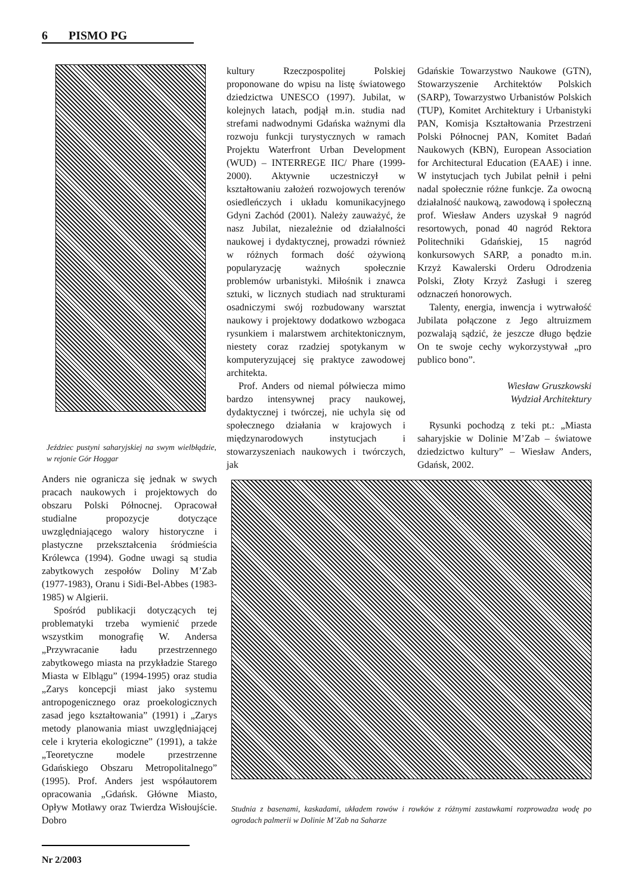6 PISMO PG
Jeździec pustyni saharyjskiej na swym wielbłądzie, w rejonie Gór Hoggar
Anders nie ogranicza się jednak w swych pracach naukowych i projektowych do obszaru Polski Północnej. Opracował studialne propozycje dotyczące uwzględniającego walory historyczne i plastyczne przekształcenia śródmieścia Królewca (1994). Godne uwagi są studia zabytkowych zespołów Doliny M’Zab (1977-1983), Oranu i Sidi-Bel-Abbes (1983-1985) w Algierii.
Spośród publikacji dotyczących tej problematyki trzeba wymienić przede wszystkim monografię W. Andersa „Przywracanie ładu przestrzennego zabytkowego miasta na przykładzie Starego Miasta w Elblągu” (1994-1995) oraz studia „Zarys koncepcji miast jako systemu antropogenicznego oraz proekologicznych zasad jego kształtowania” (1991) i „Zarys metody planowania miast uwzględniającej cele i kryteria ekologiczne” (1991), a także „Teoretyczne modele przestrzenne Gdańskiego Obszaru Metropolitalnego” (1995). Prof. Anders jest współautorem opracowania „Gdańsk. Główne Miasto, Opływ Motławy oraz Twierdza Wisłoujście. Dobro
kultury Rzeczpospolitej Polskiej proponowane do wpisu na listę światowego dziedzictwa UNESCO (1997). Jubilat, w kolejnych latach, podjął m.in. studia nad strefami nadwodnymi Gdańska ważnymi dla rozwoju funkcji turystycznych w ramach Projektu Waterfront Urban Development (WUD) – INTERREGE IIC/ Phare (1999-2000). Aktywnie uczestniczył w kształtowaniu założeń rozwojowych terenów osiedleńczych i układu komunikacyjnego Gdyni Zachód (2001). Należy zauważyć, że nasz Jubilat, niezależnie od działalności naukowej i dydaktycznej, prowadzi również w różnych formach dość ożywioną popularyzację ważnych społecznie problemów urbanistyki. Miłośnik i znawca sztuki, w licznych studiach nad strukturami osadniczymi swój rozbudowany warsztat naukowy i projektowy dodatkowo wzbogaca rysunkiem i malarstwem architektonicznym, niestety coraz rzadziej spotykanym w komputeryzującej się praktyce zawodowej architekta.
Prof. Anders od niemal półwiecza mimo bardzo intensywnej pracy naukowej, dydaktycznej i twórczej, nie uchyla się od społecznego działania w krajowych i międzynarodowych instytucjach i stowarzyszeniach naukowych i twórczych, jak
Gdańskie Towarzystwo Naukowe (GTN), Stowarzyszenie Architektów Polskich (SARP), Towarzystwo Urbanistów Polskich (TUP), Komitet Architektury i Urbanistyki PAN, Komisja Kształtowania Przestrzeni Polski Północnej PAN, Komitet Badań Naukowych (KBN), European Association for Architectural Education (EAAE) i inne. W instytucjach tych Jubilat pełnił i pełni nadal społecznie różne funkcje. Za owocną działalność naukową, zawodową i społeczną prof. Wiesław Anders uzyskał 9 nagród resortowych, ponad 40 nagród Rektora Politechniki Gdańskiej, 15 nagród konkursowych SARP, a ponadto m.in. Krzyż Kawalerski Orderu Odrodzenia Polski, Złoty Krzyż Zasługi i szereg odznaczeń honorowych.
Talenty, energia, inwencja i wytrwałość Jubilata połączone z Jego altruizmem pozwalają sądzić, że jeszcze długo będzie On te swoje cechy wykorzystywał „pro publico bono”.
Wiesław Gruszkowski
Wydział Architektury
Rysunki pochodzą z teki pt.: „Miasta saharyjskie w Dolinie M’Zab – światowe dziedzictwo kultury” – Wiesław Anders, Gdańsk, 2002.
Studnia z basenami, kaskadami, układem rowów i rowków z różnymi zastawkami rozprowadza wodę po ogrodach palmerii w Dolinie M’Zab na Saharze
Nr 2/2003